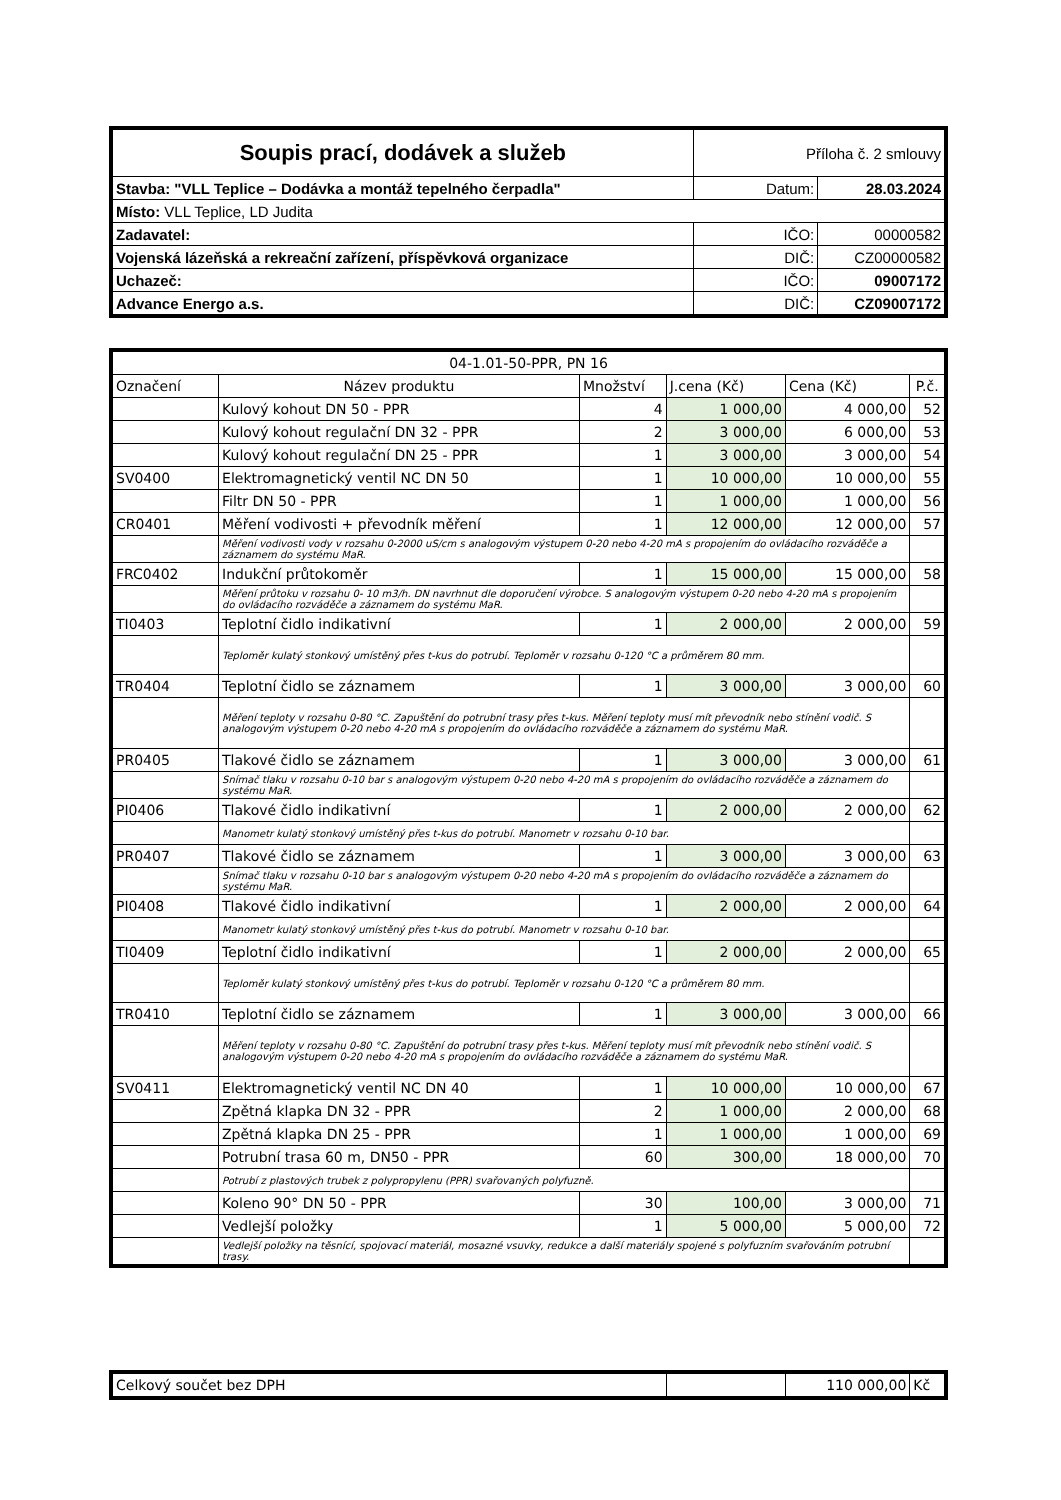| Soupis prací, dodávek a služeb | Příloha č. 2 smlouvy | |
| Stavba: "VLL Teplice – Dodávka a montáž tepelného čerpadla" | Datum: | 28.03.2024 |
| Místo: VLL Teplice, LD Judita | | |
| Zadavatel: | IČO: | 00000582 |
| Vojenská lázeňská a rekreační zařízení, příspěvková organizace | DIČ: | CZ00000582 |
| Uchazeč: | IČO: | 09007172 |
| Advance Energo a.s. | DIČ: | CZ09007172 |
| 04-1.01-50-PPR, PN 16 | | | | | |
| --- | --- | --- | --- | --- | --- |
| Označení | Název produktu | Množství | J.cena (Kč) | Cena (Kč) | P.č. |
| | Kulový kohout DN 50 - PPR | 4 | 1 000,00 | 4 000,00 | 52 |
| | Kulový kohout regulační DN 32 - PPR | 2 | 3 000,00 | 6 000,00 | 53 |
| | Kulový kohout regulační DN 25 - PPR | 1 | 3 000,00 | 3 000,00 | 54 |
| SV0400 | Elektromagnetický ventil NC DN 50 | 1 | 10 000,00 | 10 000,00 | 55 |
| | Filtr DN 50 - PPR | 1 | 1 000,00 | 1 000,00 | 56 |
| CR0401 | Měření vodivosti + převodník měření | 1 | 12 000,00 | 12 000,00 | 57 |
| | Měření vodivosti vody v rozsahu 0-2000 uS/cm s analogovým výstupem 0-20 nebo 4-20 mA s propojením do ovládacího rozváděče a záznamem do systému MaR. | | | | |
| FRC0402 | Indukční průtokoměr | 1 | 15 000,00 | 15 000,00 | 58 |
| | Měření průtoku v rozsahu 0- 10 m3/h. DN navrhnut dle doporučení výrobce. S analogovým výstupem 0-20 nebo 4-20 mA s propojením do ovládacího rozváděče a záznamem do systému MaR. | | | | |
| TI0403 | Teplotní čidlo indikativní | 1 | 2 000,00 | 2 000,00 | 59 |
| | Teploměr kulatý stonkový umístěný přes t-kus do potrubí. Teploměr v rozsahu 0-120 °C a průměrem 80 mm. | | | | |
| TR0404 | Teplotní čidlo se záznamem | 1 | 3 000,00 | 3 000,00 | 60 |
| | Měření teploty v rozsahu 0-80 °C. Zapuštění do potrubní trasy přes t-kus. Měření teploty musí mít převodník nebo stínění vodič. S analogovým výstupem 0-20 nebo 4-20 mA s propojením do ovládacího rozváděče a záznamem do systému MaR. | | | | |
| PR0405 | Tlakové čidlo se záznamem | 1 | 3 000,00 | 3 000,00 | 61 |
| | Snímač tlaku v rozsahu 0-10 bar s analogovým výstupem 0-20 nebo 4-20 mA s propojením do ovládacího rozváděče a záznamem do systému MaR. | | | | |
| PI0406 | Tlakové čidlo indikativní | 1 | 2 000,00 | 2 000,00 | 62 |
| | Manometr kulatý stonkový umístěný přes t-kus do potrubí. Manometr v rozsahu 0-10 bar. | | | | |
| PR0407 | Tlakové čidlo se záznamem | 1 | 3 000,00 | 3 000,00 | 63 |
| | Snímač tlaku v rozsahu 0-10 bar s analogovým výstupem 0-20 nebo 4-20 mA s propojením do ovládacího rozváděče a záznamem do systému MaR. | | | | |
| PI0408 | Tlakové čidlo indikativní | 1 | 2 000,00 | 2 000,00 | 64 |
| | Manometr kulatý stonkový umístěný přes t-kus do potrubí. Manometr v rozsahu 0-10 bar. | | | | |
| TI0409 | Teplotní čidlo indikativní | 1 | 2 000,00 | 2 000,00 | 65 |
| | Teploměr kulatý stonkový umístěný přes t-kus do potrubí. Teploměr v rozsahu 0-120 °C a průměrem 80 mm. | | | | |
| TR0410 | Teplotní čidlo se záznamem | 1 | 3 000,00 | 3 000,00 | 66 |
| | Měření teploty v rozsahu 0-80 °C. Zapuštění do potrubní trasy přes t-kus. Měření teploty musí mít převodník nebo stínění vodič. S analogovým výstupem 0-20 nebo 4-20 mA s propojením do ovládacího rozváděče a záznamem do systému MaR. | | | | |
| SV0411 | Elektromagnetický ventil NC DN 40 | 1 | 10 000,00 | 10 000,00 | 67 |
| | Zpětná klapka DN 32 - PPR | 2 | 1 000,00 | 2 000,00 | 68 |
| | Zpětná klapka DN 25 - PPR | 1 | 1 000,00 | 1 000,00 | 69 |
| | Potrubní trasa 60 m, DN50 - PPR | 60 | 300,00 | 18 000,00 | 70 |
| | Potrubí z plastových trubek z polypropylenu (PPR) svařovaných polyfuzně. | | | | |
| | Koleno 90° DN 50 - PPR | 30 | 100,00 | 3 000,00 | 71 |
| | Vedlejší položky | 1 | 5 000,00 | 5 000,00 | 72 |
| | Vedlejší položky na těsnící, spojovací materiál, mosazné vsuvky, redukce a další materiály spojené s polyfuzním svařováním potrubní trasy. | | | | |
| Celkový součet bez DPH | | 110 000,00 | Kč |